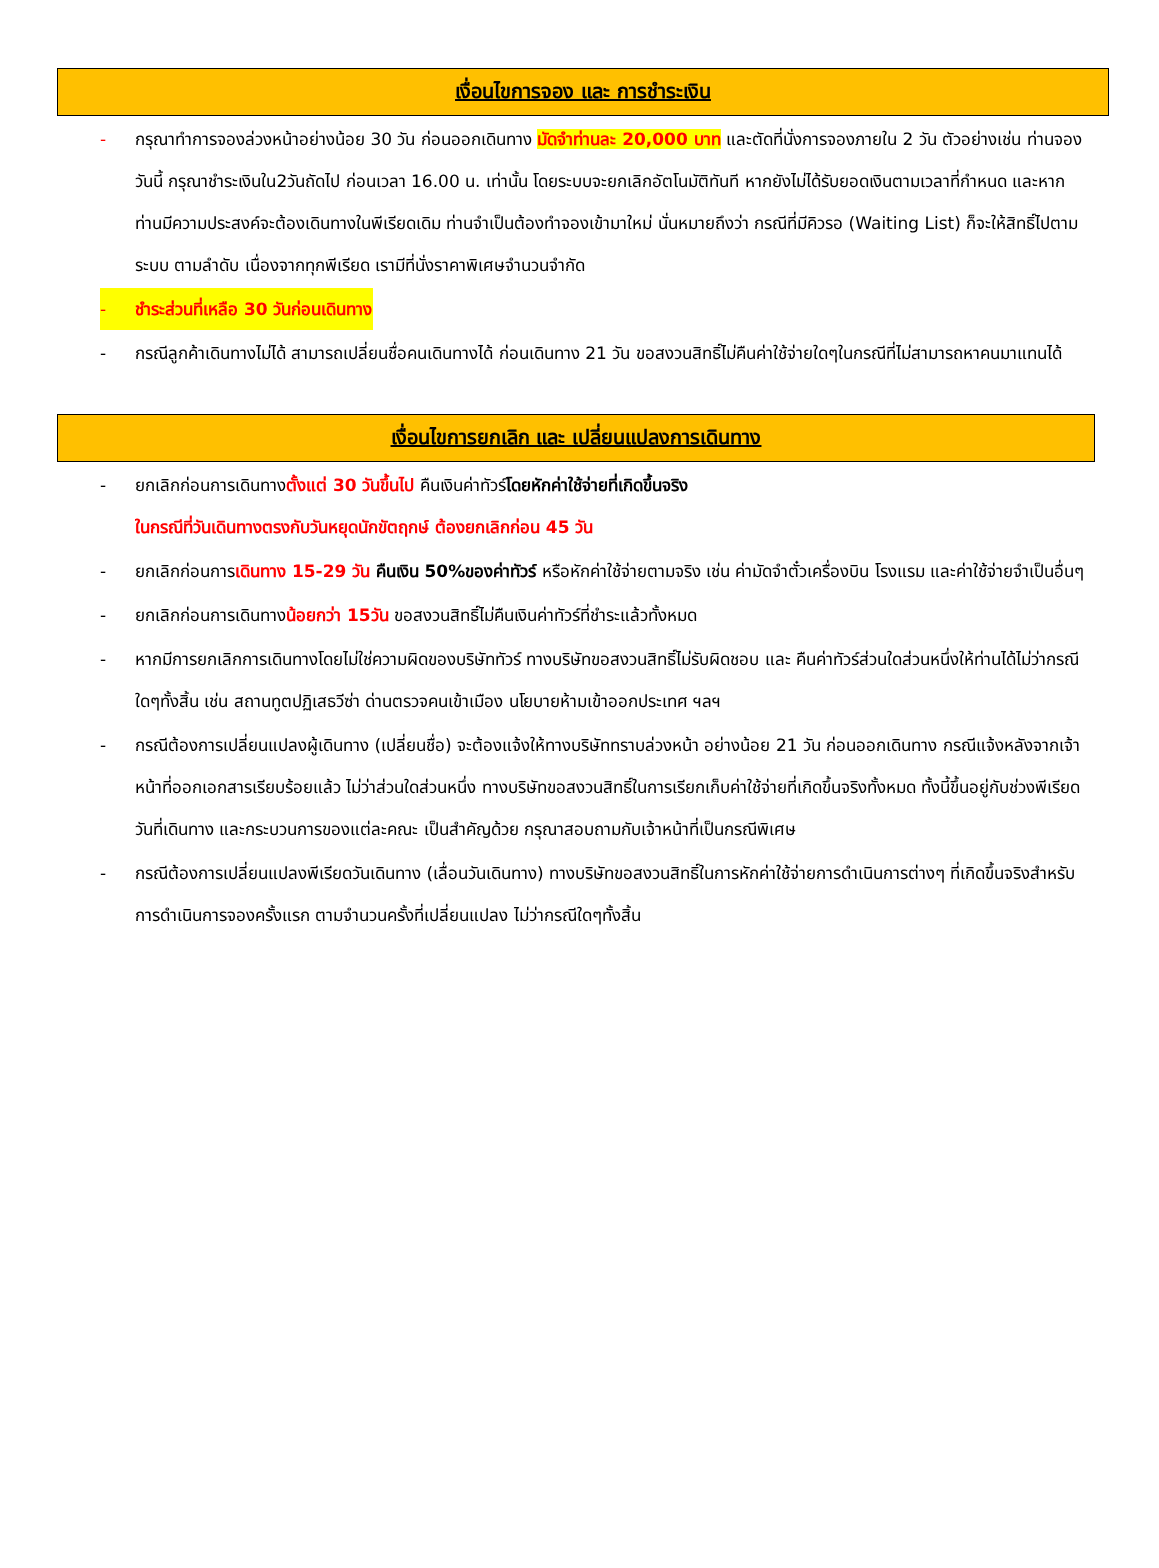เงื่อนไขการจอง และ การชำระเงิน
- กรุณาทำการจองล่วงหน้าอย่างน้อย 30 วัน ก่อนออกเดินทาง มัดจำท่านละ 20,000 บาท และตัดที่นั่งการจองภายใน 2 วัน ตัวอย่างเช่น ท่านจองวันนี้ กรุณาชำระเงินใน2วันถัดไป ก่อนเวลา 16.00 น. เท่านั้น โดยระบบจะยกเลิกอัตโนมัติทันที หากยังไม่ได้รับยอดเงินตามเวลาที่กำหนด และหากท่านมีความประสงค์จะต้องเดินทางในพีเรียดเดิม ท่านจำเป็นต้องทำจองเข้ามาใหม่ นั่นหมายถึงว่า กรณีที่มีคิวรอ (Waiting List) ก็จะให้สิทธิ์ไปตามระบบ ตามลำดับ เนื่องจากทุกพีเรียด เรามีที่นั่งราคาพิเศษจำนวนจำกัด
- ชำระส่วนที่เหลือ 30 วันก่อนเดินทาง
- กรณีลูกค้าเดินทางไม่ได้ สามารถเปลี่ยนชื่อคนเดินทางได้ ก่อนเดินทาง 21 วัน ขอสงวนสิทธิ์ไม่คืนค่าใช้จ่ายใดๆในกรณีที่ไม่สามารถหาคนมาแทนได้
เงื่อนไขการยกเลิก และ เปลี่ยนแปลงการเดินทาง
- ยกเลิกก่อนการเดินทางตั้งแต่ 30 วันขึ้นไป คืนเงินค่าทัวร์โดยหักค่าใช้จ่ายที่เกิดขึ้นจริง
ในกรณีที่วันเดินทางตรงกับวันหยุดนักขัตฤกษ์ ต้องยกเลิกก่อน 45 วัน
- ยกเลิกก่อนการเดินทาง 15-29 วัน คืนเงิน 50%ของค่าทัวร์ หรือหักค่าใช้จ่ายตามจริง เช่น ค่ามัดจำตั๋วเครื่องบิน โรงแรม และค่าใช้จ่ายจำเป็นอื่นๆ
- ยกเลิกก่อนการเดินทางน้อยกว่า 15วัน ขอสงวนสิทธิ์ไม่คืนเงินค่าทัวร์ที่ชำระแล้วทั้งหมด
- หากมีการยกเลิกการเดินทางโดยไม่ใช่ความผิดของบริษัททัวร์ ทางบริษัทขอสงวนสิทธิ์ไม่รับผิดชอบ และ คืนค่าทัวร์ส่วนใดส่วนหนึ่งให้ท่านได้ไม่ว่ากรณีใดๆทั้งสิ้น เช่น สถานทูตปฏิเสธวีซ่า ด่านตรวจคนเข้าเมือง นโยบายห้ามเข้าออกประเทศ ฯลฯ
- กรณีต้องการเปลี่ยนแปลงผู้เดินทาง (เปลี่ยนชื่อ) จะต้องแจ้งให้ทางบริษัททราบล่วงหน้า อย่างน้อย 21 วัน ก่อนออกเดินทาง กรณีแจ้งหลังจากเจ้าหน้าที่ออกเอกสารเรียบร้อยแล้ว ไม่ว่าส่วนใดส่วนหนึ่ง ทางบริษัทขอสงวนสิทธิ์ในการเรียกเก็บค่าใช้จ่ายที่เกิดขึ้นจริงทั้งหมด ทั้งนี้ขึ้นอยู่กับช่วงพีเรียดวันที่เดินทาง และกระบวนการของแต่ละคณะ เป็นสำคัญด้วย กรุณาสอบถามกับเจ้าหน้าที่เป็นกรณีพิเศษ
- กรณีต้องการเปลี่ยนแปลงพีเรียดวันเดินทาง (เลื่อนวันเดินทาง) ทางบริษัทขอสงวนสิทธิ์ในการหักค่าใช้จ่ายการดำเนินการต่างๆ ที่เกิดขึ้นจริงสำหรับการดำเนินการจองครั้งแรก ตามจำนวนครั้งที่เปลี่ยนแปลง ไม่ว่ากรณีใดๆทั้งสิ้น